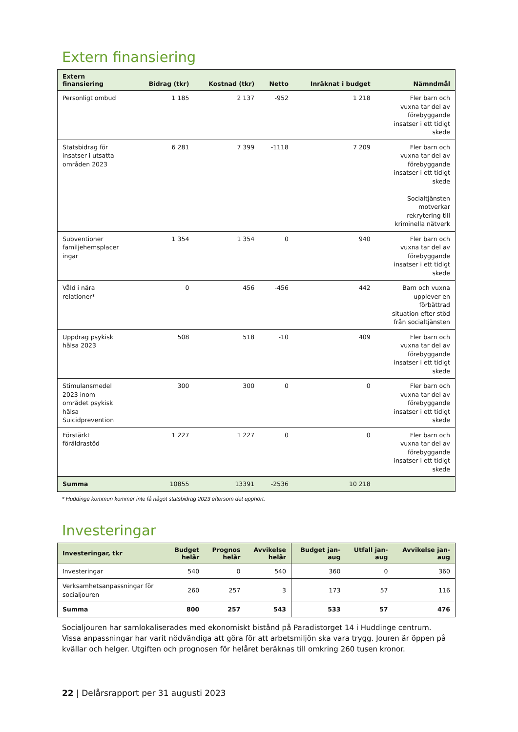Extern finansiering
| Extern finansiering | Bidrag (tkr) | Kostnad (tkr) | Netto | Inräknat i budget | Nämndmål |
| --- | --- | --- | --- | --- | --- |
| Personligt ombud | 1 185 | 2 137 | -952 | 1 218 | Fler barn och vuxna tar del av förebyggande insatser i ett tidigt skede |
| Statsbidrag för insatser i utsatta områden 2023 | 6 281 | 7 399 | -1118 | 7 209 | Fler barn och vuxna tar del av förebyggande insatser i ett tidigt skede Socialtjänsten motverkar rekrytering till kriminella nätverk |
| Subventioner familjehemsplacer ingar | 1 354 | 1 354 | 0 | 940 | Fler barn och vuxna tar del av förebyggande insatser i ett tidigt skede |
| Våld i nära relationer* | 0 | 456 | -456 | 442 | Barn och vuxna upplever en förbättrad situation efter stöd från socialtjänsten |
| Uppdrag psykisk hälsa 2023 | 508 | 518 | -10 | 409 | Fler barn och vuxna tar del av förebyggande insatser i ett tidigt skede |
| Stimulansmedel 2023 inom området psykisk hälsa Suicidprevention | 300 | 300 | 0 | 0 | Fler barn och vuxna tar del av förebyggande insatser i ett tidigt skede |
| Förstärkt föräldrastöd | 1 227 | 1 227 | 0 | 0 | Fler barn och vuxna tar del av förebyggande insatser i ett tidigt skede |
| Summa | 10855 | 13391 | -2536 | 10 218 | |
* Huddinge kommun kommer inte få något statsbidrag 2023 eftersom det upphört.
Investeringar
| Investeringar, tkr | Budget helår | Prognos helår | Avvikelse helår | Budget jan- aug | Utfall jan- aug | Avvikelse jan- aug |
| --- | --- | --- | --- | --- | --- | --- |
| Investeringar | 540 | 0 | 540 | 360 | 0 | 360 |
| Verksamhetsanpassningar för socialjouren | 260 | 257 | 3 | 173 | 57 | 116 |
| Summa | 800 | 257 | 543 | 533 | 57 | 476 |
Socialjouren har samlokaliserades med ekonomiskt bistånd på Paradistorget 14 i Huddinge centrum. Vissa anpassningar har varit nödvändiga att göra för att arbetsmiljön ska vara trygg. Jouren är öppen på kvällar och helger. Utgiften och prognosen för helåret beräknas till omkring 260 tusen kronor.
22 | Delårsrapport per 31 augusti 2023